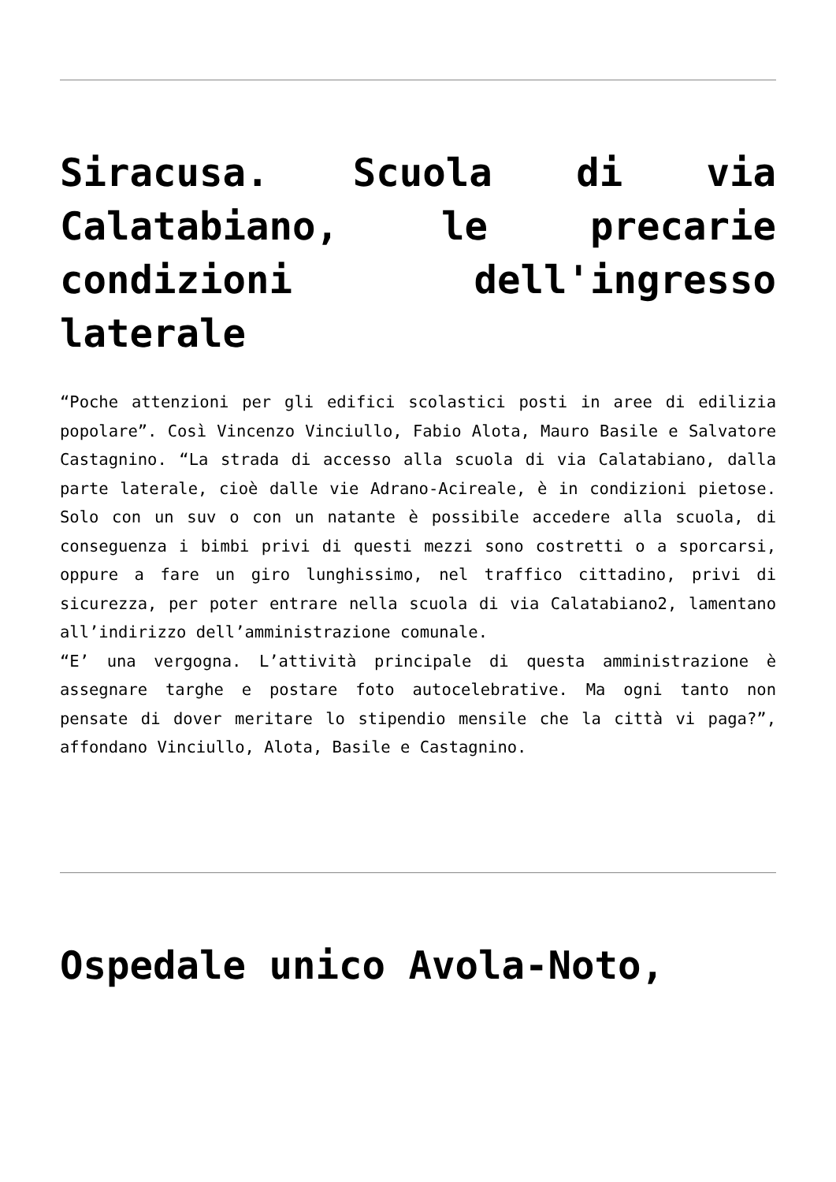Siracusa. Scuola di via Calatabiano, le precarie condizioni dell'ingresso laterale
“Poche attenzioni per gli edifici scolastici posti in aree di edilizia popolare”. Così Vincenzo Vinciullo, Fabio Alota, Mauro Basile e Salvatore Castagnino. “La strada di accesso alla scuola di via Calatabiano, dalla parte laterale, cioè dalle vie Adrano-Acireale, è in condizioni pietose. Solo con un suv o con un natante è possibile accedere alla scuola, di conseguenza i bimbi privi di questi mezzi sono costretti o a sporcarsi, oppure a fare un giro lunghissimo, nel traffico cittadino, privi di sicurezza, per poter entrare nella scuola di via Calatabiano2, lamentano all’indirizzo dell’amministrazione comunale.
“E’ una vergogna. L’attività principale di questa amministrazione è assegnare targhe e postare foto autocelebrative. Ma ogni tanto non pensate di dover meritare lo stipendio mensile che la città vi paga?”, affondano Vinciullo, Alota, Basile e Castagnino.
Ospedale unico Avola-Noto,